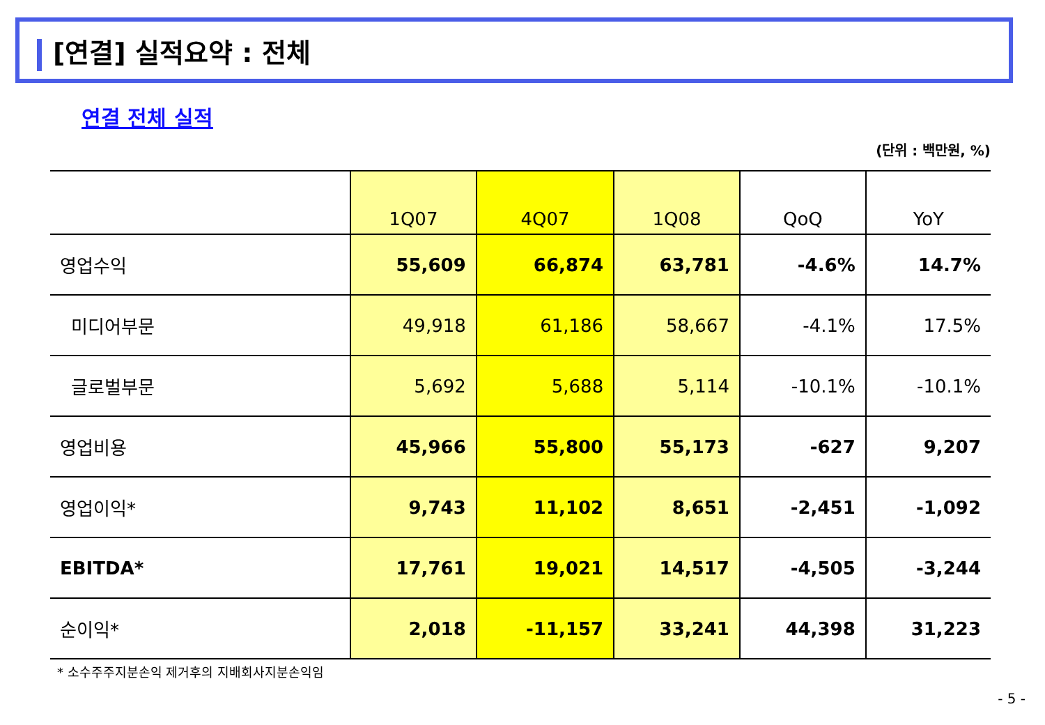[연결] 실적요약 : 전체
연결 전체 실적
(단위 : 백만원, %)
| | 1Q07 | 4Q07 | 1Q08 | QoQ | YoY |
| --- | --- | --- | --- | --- | --- |
| 영업수익 | 55,609 | 66,874 | 63,781 | -4.6% | 14.7% |
| 미디어부문 | 49,918 | 61,186 | 58,667 | -4.1% | 17.5% |
| 글로벌부문 | 5,692 | 5,688 | 5,114 | -10.1% | -10.1% |
| 영업비용 | 45,966 | 55,800 | 55,173 | -627 | 9,207 |
| 영업이익* | 9,743 | 11,102 | 8,651 | -2,451 | -1,092 |
| EBITDA* | 17,761 | 19,021 | 14,517 | -4,505 | -3,244 |
| 순이익* | 2,018 | -11,157 | 33,241 | 44,398 | 31,223 |
* 소수주주지분손익 제거후의 지배회사지분손익임
- 5 -